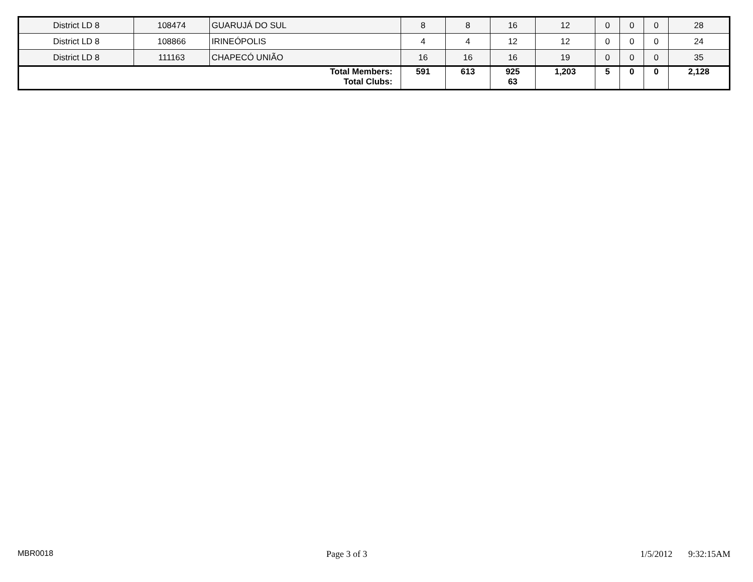| District LD 8 | 108474 | GUARUJÁ DO SUL | 8 | 8 | 16 | 12 | 0 | 0 | 0 | 28 |
| District LD 8 | 108866 | IRINEÓPOLIS | 4 | 4 | 12 | 12 | 0 | 0 | 0 | 24 |
| District LD 8 | 111163 | CHAPECÓ UNIÃO | 16 | 16 | 16 | 19 | 0 | 0 | 0 | 35 |
| Total Members: Total Clubs: | | | 591 | 613 | 925 63 | 1,203 | 5 | 0 | 0 | 2,128 |
MBR0018 Page 3 of 3 1/5/2012 9:32:15AM